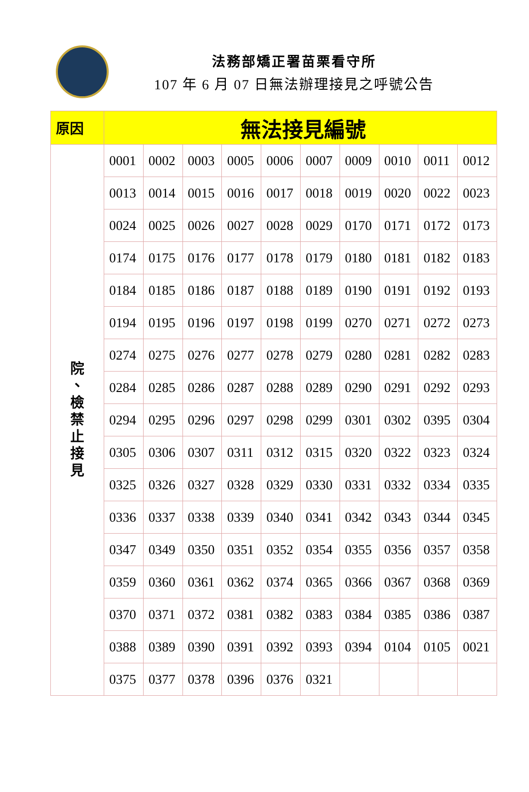法務部矯正署苗栗看守所
107 年 6 月 07 日無法辦理接見之呼號公告
| 原因 | 無法接見編號 | | | | | | | | | |
| 院 、 檢 禁 止 接 見 | 0001 | 0002 | 0003 | 0005 | 0006 | 0007 | 0009 | 0010 | 0011 | 0012 |
| | 0013 | 0014 | 0015 | 0016 | 0017 | 0018 | 0019 | 0020 | 0022 | 0023 |
| | 0024 | 0025 | 0026 | 0027 | 0028 | 0029 | 0170 | 0171 | 0172 | 0173 |
| | 0174 | 0175 | 0176 | 0177 | 0178 | 0179 | 0180 | 0181 | 0182 | 0183 |
| | 0184 | 0185 | 0186 | 0187 | 0188 | 0189 | 0190 | 0191 | 0192 | 0193 |
| | 0194 | 0195 | 0196 | 0197 | 0198 | 0199 | 0270 | 0271 | 0272 | 0273 |
| | 0274 | 0275 | 0276 | 0277 | 0278 | 0279 | 0280 | 0281 | 0282 | 0283 |
| | 0284 | 0285 | 0286 | 0287 | 0288 | 0289 | 0290 | 0291 | 0292 | 0293 |
| | 0294 | 0295 | 0296 | 0297 | 0298 | 0299 | 0301 | 0302 | 0395 | 0304 |
| | 0305 | 0306 | 0307 | 0311 | 0312 | 0315 | 0320 | 0322 | 0323 | 0324 |
| | 0325 | 0326 | 0327 | 0328 | 0329 | 0330 | 0331 | 0332 | 0334 | 0335 |
| | 0336 | 0337 | 0338 | 0339 | 0340 | 0341 | 0342 | 0343 | 0344 | 0345 |
| | 0347 | 0349 | 0350 | 0351 | 0352 | 0354 | 0355 | 0356 | 0357 | 0358 |
| | 0359 | 0360 | 0361 | 0362 | 0374 | 0365 | 0366 | 0367 | 0368 | 0369 |
| | 0370 | 0371 | 0372 | 0381 | 0382 | 0383 | 0384 | 0385 | 0386 | 0387 |
| | 0388 | 0389 | 0390 | 0391 | 0392 | 0393 | 0394 | 0104 | 0105 | 0021 |
| | 0375 | 0377 | 0378 | 0396 | 0376 | 0321 | | | | |